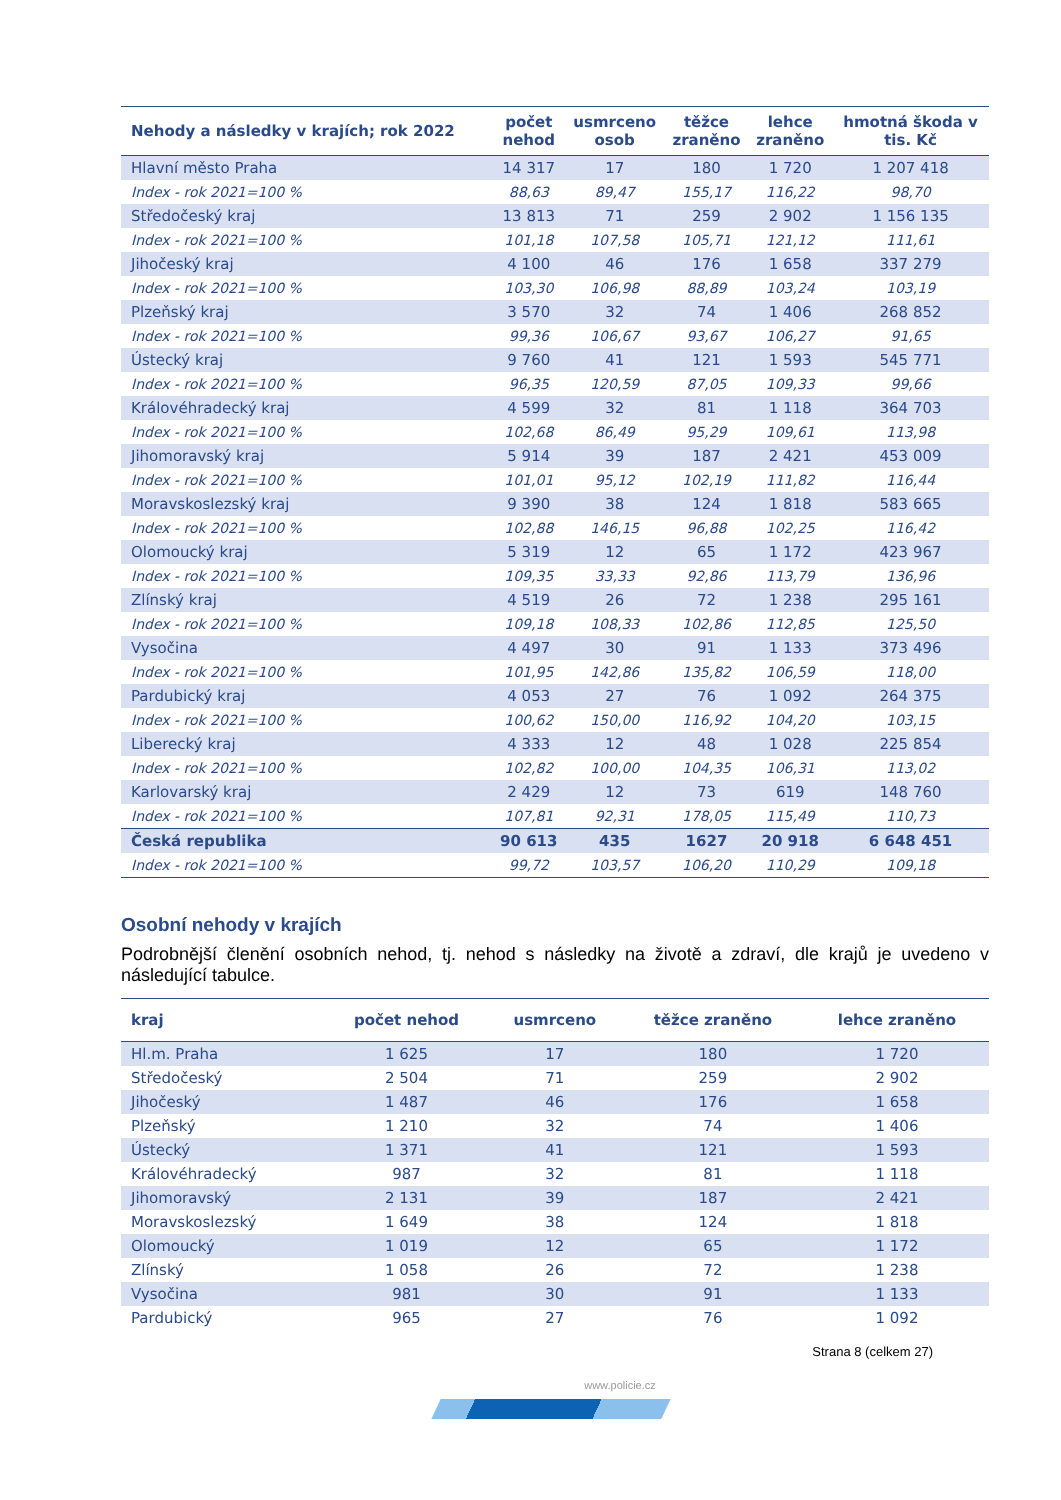| Nehody a následky v krajích; rok 2022 | počet nehod | usmrceno osob | těžce zraněno | lehce zraněno | hmotná škoda v tis. Kč |
| --- | --- | --- | --- | --- | --- |
| Hlavní město Praha | 14 317 | 17 | 180 | 1 720 | 1 207 418 |
| Index - rok 2021=100 % | 88,63 | 89,47 | 155,17 | 116,22 | 98,70 |
| Středočeský kraj | 13 813 | 71 | 259 | 2 902 | 1 156 135 |
| Index - rok 2021=100 % | 101,18 | 107,58 | 105,71 | 121,12 | 111,61 |
| Jihočeský kraj | 4 100 | 46 | 176 | 1 658 | 337 279 |
| Index - rok 2021=100 % | 103,30 | 106,98 | 88,89 | 103,24 | 103,19 |
| Plzeňský kraj | 3 570 | 32 | 74 | 1 406 | 268 852 |
| Index - rok 2021=100 % | 99,36 | 106,67 | 93,67 | 106,27 | 91,65 |
| Ústecký kraj | 9 760 | 41 | 121 | 1 593 | 545 771 |
| Index - rok 2021=100 % | 96,35 | 120,59 | 87,05 | 109,33 | 99,66 |
| Královéhradecký kraj | 4 599 | 32 | 81 | 1 118 | 364 703 |
| Index - rok 2021=100 % | 102,68 | 86,49 | 95,29 | 109,61 | 113,98 |
| Jihomoravský kraj | 5 914 | 39 | 187 | 2 421 | 453 009 |
| Index - rok 2021=100 % | 101,01 | 95,12 | 102,19 | 111,82 | 116,44 |
| Moravskoslezský kraj | 9 390 | 38 | 124 | 1 818 | 583 665 |
| Index - rok 2021=100 % | 102,88 | 146,15 | 96,88 | 102,25 | 116,42 |
| Olomoucký kraj | 5 319 | 12 | 65 | 1 172 | 423 967 |
| Index - rok 2021=100 % | 109,35 | 33,33 | 92,86 | 113,79 | 136,96 |
| Zlínský kraj | 4 519 | 26 | 72 | 1 238 | 295 161 |
| Index - rok 2021=100 % | 109,18 | 108,33 | 102,86 | 112,85 | 125,50 |
| Vysočina | 4 497 | 30 | 91 | 1 133 | 373 496 |
| Index - rok 2021=100 % | 101,95 | 142,86 | 135,82 | 106,59 | 118,00 |
| Pardubický kraj | 4 053 | 27 | 76 | 1 092 | 264 375 |
| Index - rok 2021=100 % | 100,62 | 150,00 | 116,92 | 104,20 | 103,15 |
| Liberecký kraj | 4 333 | 12 | 48 | 1 028 | 225 854 |
| Index - rok 2021=100 % | 102,82 | 100,00 | 104,35 | 106,31 | 113,02 |
| Karlovarský kraj | 2 429 | 12 | 73 | 619 | 148 760 |
| Index - rok 2021=100 % | 107,81 | 92,31 | 178,05 | 115,49 | 110,73 |
| Česká republika | 90 613 | 435 | 1627 | 20 918 | 6 648 451 |
| Index - rok 2021=100 % | 99,72 | 103,57 | 106,20 | 110,29 | 109,18 |
Osobní nehody v krajích
Podrobnější členění osobních nehod, tj. nehod s následky na životě a zdraví, dle krajů je uvedeno v následující tabulce.
| kraj | počet nehod | usmrceno | těžce zraněno | lehce zraněno |
| --- | --- | --- | --- | --- |
| Hl.m. Praha | 1 625 | 17 | 180 | 1 720 |
| Středočeský | 2 504 | 71 | 259 | 2 902 |
| Jihočeský | 1 487 | 46 | 176 | 1 658 |
| Plzeňský | 1 210 | 32 | 74 | 1 406 |
| Ústecký | 1 371 | 41 | 121 | 1 593 |
| Královéhradecký | 987 | 32 | 81 | 1 118 |
| Jihomoravský | 2 131 | 39 | 187 | 2 421 |
| Moravskoslezský | 1 649 | 38 | 124 | 1 818 |
| Olomoucký | 1 019 | 12 | 65 | 1 172 |
| Zlínský | 1 058 | 26 | 72 | 1 238 |
| Vysočina | 981 | 30 | 91 | 1 133 |
| Pardubický | 965 | 27 | 76 | 1 092 |
Strana 8 (celkem 27)
www.policie.cz